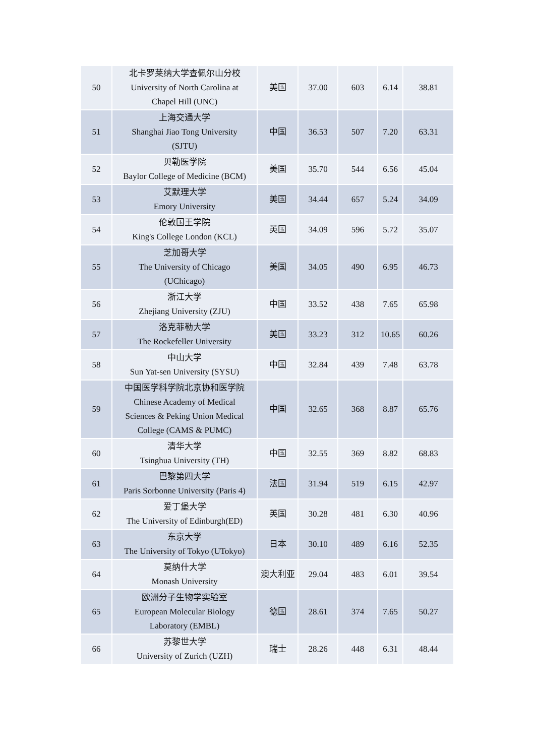| 50 | 北卡罗莱纳大学查佩尔山分校 University of North Carolina at Chapel Hill (UNC) | 美国 | 37.00 | 603 | 6.14 | 38.81 |
| 51 | 上海交通大学 Shanghai Jiao Tong University (SJTU) | 中国 | 36.53 | 507 | 7.20 | 63.31 |
| 52 | 贝勒医学院 Baylor College of Medicine (BCM) | 美国 | 35.70 | 544 | 6.56 | 45.04 |
| 53 | 艾默理大学 Emory University | 美国 | 34.44 | 657 | 5.24 | 34.09 |
| 54 | 伦敦国王学院 King's College London (KCL) | 英国 | 34.09 | 596 | 5.72 | 35.07 |
| 55 | 芝加哥大学 The University of Chicago (UChicago) | 美国 | 34.05 | 490 | 6.95 | 46.73 |
| 56 | 浙江大学 Zhejiang University (ZJU) | 中国 | 33.52 | 438 | 7.65 | 65.98 |
| 57 | 洛克菲勒大学 The Rockefeller University | 美国 | 33.23 | 312 | 10.65 | 60.26 |
| 58 | 中山大学 Sun Yat-sen University (SYSU) | 中国 | 32.84 | 439 | 7.48 | 63.78 |
| 59 | 中国医学科学院北京协和医学院 Chinese Academy of Medical Sciences & Peking Union Medical College (CAMS & PUMC) | 中国 | 32.65 | 368 | 8.87 | 65.76 |
| 60 | 清华大学 Tsinghua University (TH) | 中国 | 32.55 | 369 | 8.82 | 68.83 |
| 61 | 巴黎第四大学 Paris Sorbonne University (Paris 4) | 法国 | 31.94 | 519 | 6.15 | 42.97 |
| 62 | 爱丁堡大学 The University of Edinburgh(ED) | 英国 | 30.28 | 481 | 6.30 | 40.96 |
| 63 | 东京大学 The University of Tokyo (UTokyo) | 日本 | 30.10 | 489 | 6.16 | 52.35 |
| 64 | 莫纳什大学 Monash University | 澳大利亚 | 29.04 | 483 | 6.01 | 39.54 |
| 65 | 欧洲分子生物学实验室 European Molecular Biology Laboratory (EMBL) | 德国 | 28.61 | 374 | 7.65 | 50.27 |
| 66 | 苏黎世大学 University of Zurich (UZH) | 瑞士 | 28.26 | 448 | 6.31 | 48.44 |